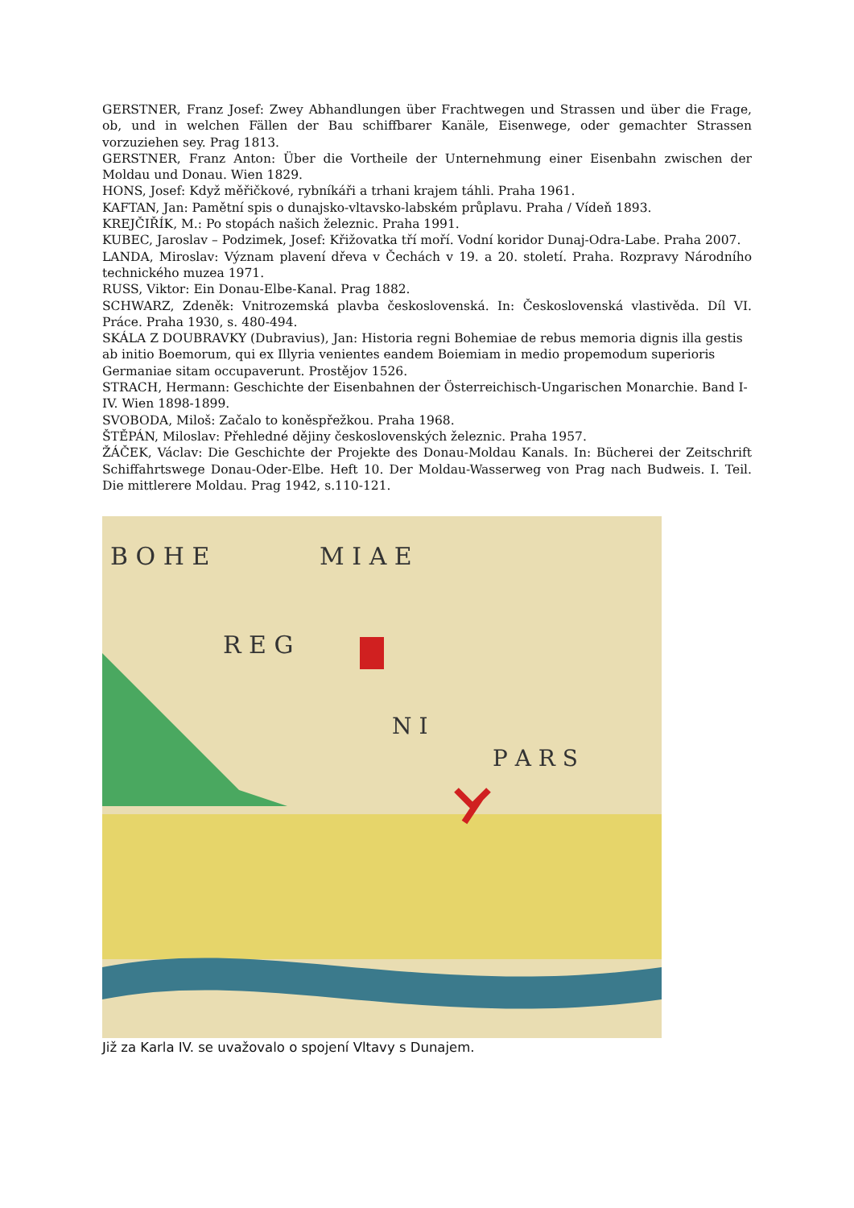GERSTNER, Franz Josef: Zwey Abhandlungen über Frachtwegen und Strassen und über die Frage, ob, und in welchen Fällen der Bau schiffbarer Kanäle, Eisenwege, oder gemachter Strassen vorzuziehen sey. Prag 1813.
GERSTNER, Franz Anton: Über die Vortheile der Unternehmung einer Eisenbahn zwischen der Moldau und Donau. Wien 1829.
HONS, Josef: Když měřičkové, rybníkáři a trhani krajem táhli. Praha 1961.
KAFTAN, Jan: Pamětní spis o dunajsko-vltavsko-labském průplavu. Praha / Vídeň 1893.
KREJČIŘÍK, M.: Po stopách našich železnic. Praha 1991.
KUBEC, Jaroslav – Podzimek, Josef: Křižovatka tří moří. Vodní koridor Dunaj-Odra-Labe. Praha 2007.
LANDA, Miroslav: Význam plavení dřeva v Čechách v 19. a 20. století. Praha. Rozpravy Národního technického muzea 1971.
RUSS, Viktor: Ein Donau-Elbe-Kanal. Prag 1882.
SCHWARZ, Zdeněk: Vnitrozemská plavba československá. In: Československá vlastivěda. Díl VI. Práce. Praha 1930, s. 480-494.
SKÁLA Z DOUBRAVKY (Dubravius), Jan: Historia regni Bohemiae de rebus memoria dignis illa gestis ab initio Boemorum, qui ex Illyria venientes eandem Boiemiam in medio propemodum superioris Germaniae sitam occupaverunt. Prostějov 1526.
STRACH, Hermann: Geschichte der Eisenbahnen der Österreichisch-Ungarischen Monarchie. Band I-IV. Wien 1898-1899.
SVOBODA, Miloš: Začalo to koněspřežkou. Praha 1968.
ŠTĚPÁN, Miloslav: Přehledné dějiny československých železnic. Praha 1957.
ŽÁČEK, Václav: Die Geschichte der Projekte des Donau-Moldau Kanals. In: Bücherei der Zeitschrift Schiffahrtswege Donau-Oder-Elbe. Heft 10. Der Moldau-Wasserweg von Prag nach Budweis. I. Teil. Die mittlerere Moldau. Prag 1942, s.110-121.
B O H E
M I A E
R E G
N I
P A R S
Již za Karla IV. se uvažovalo o spojení Vltavy s Dunajem.